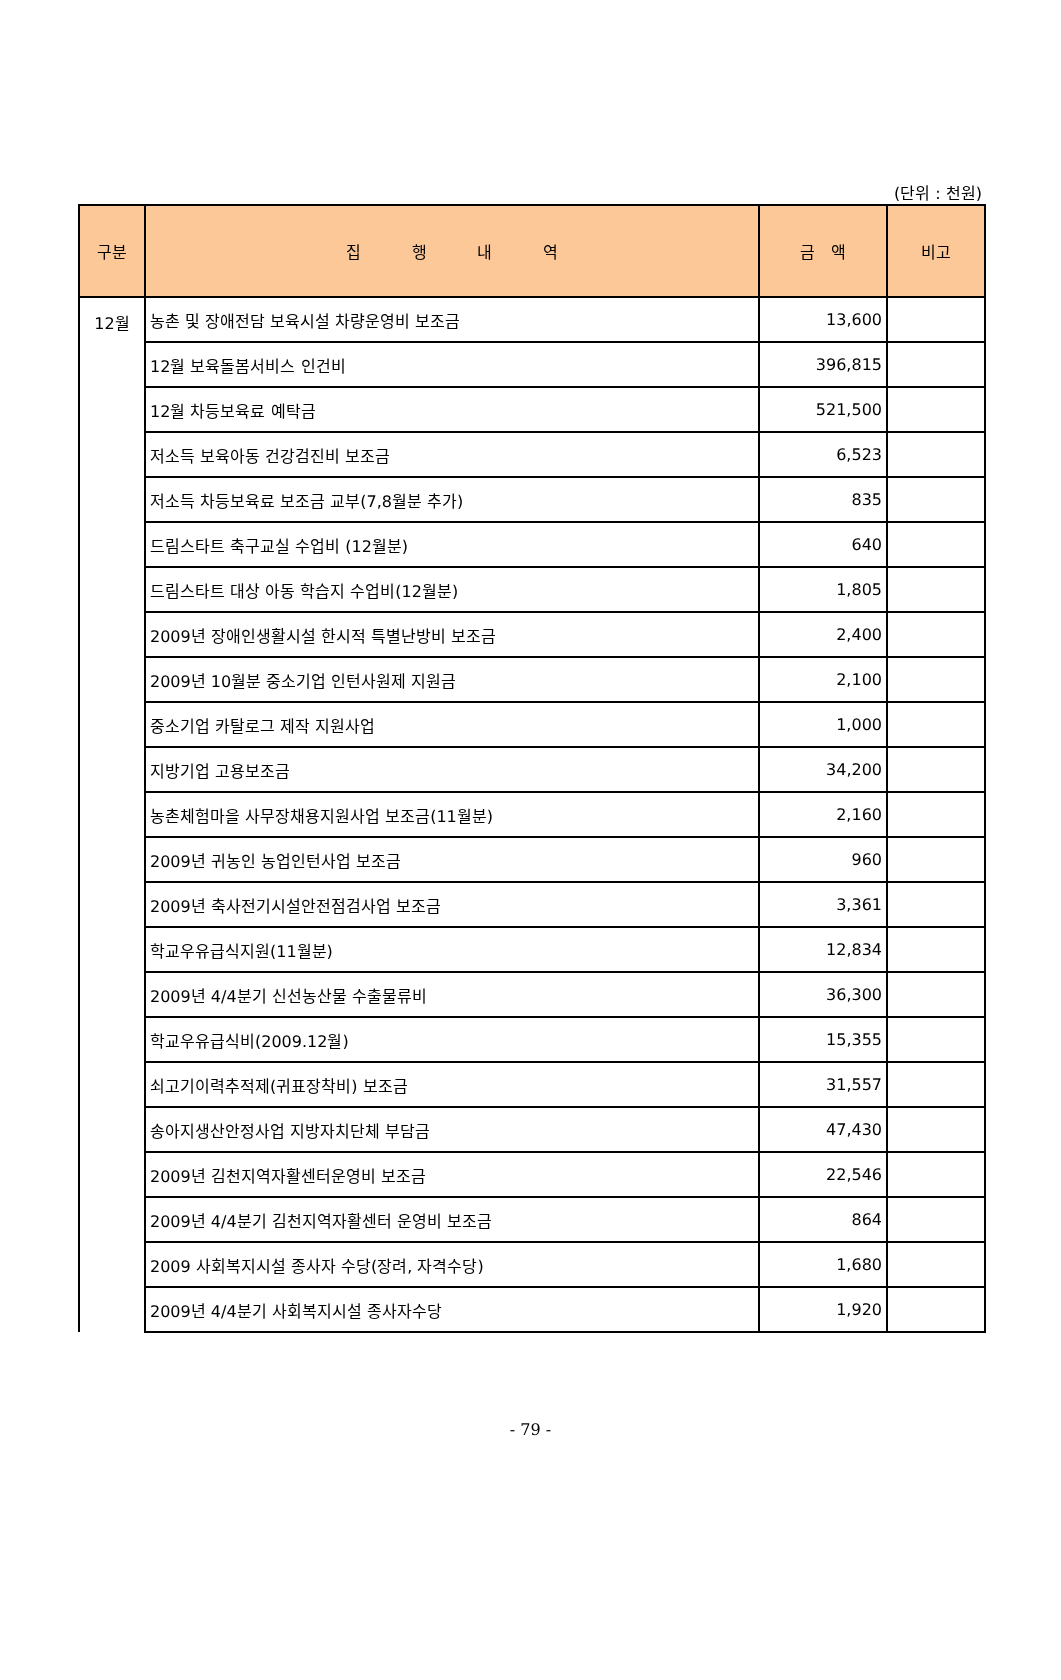(단위 : 천원)
| 구분 | 집 행 내 역 | 금 액 | 비고 |
| --- | --- | --- | --- |
| 12월 | 농촌 및 장애전담 보육시설 차량운영비 보조금 | 13,600 | |
| | 12월 보육돌봄서비스 인건비 | 396,815 | |
| | 12월 차등보육료 예탁금 | 521,500 | |
| | 저소득 보육아동 건강검진비 보조금 | 6,523 | |
| | 저소득 차등보육료 보조금 교부(7,8월분 추가) | 835 | |
| | 드림스타트 축구교실 수업비 (12월분) | 640 | |
| | 드림스타트 대상 아동 학습지 수업비(12월분) | 1,805 | |
| | 2009년 장애인생활시설 한시적 특별난방비 보조금 | 2,400 | |
| | 2009년 10월분 중소기업 인턴사원제 지원금 | 2,100 | |
| | 중소기업 카탈로그 제작 지원사업 | 1,000 | |
| | 지방기업 고용보조금 | 34,200 | |
| | 농촌체험마을 사무장채용지원사업 보조금(11월분) | 2,160 | |
| | 2009년 귀농인 농업인턴사업 보조금 | 960 | |
| | 2009년 축사전기시설안전점검사업 보조금 | 3,361 | |
| | 학교우유급식지원(11월분) | 12,834 | |
| | 2009년 4/4분기 신선농산물 수출물류비 | 36,300 | |
| | 학교우유급식비(2009.12월) | 15,355 | |
| | 쇠고기이력추적제(귀표장착비) 보조금 | 31,557 | |
| | 송아지생산안정사업 지방자치단체 부담금 | 47,430 | |
| | 2009년 김천지역자활센터운영비 보조금 | 22,546 | |
| | 2009년 4/4분기 김천지역자활센터 운영비 보조금 | 864 | |
| | 2009 사회복지시설 종사자 수당(장려, 자격수당) | 1,680 | |
| | 2009년 4/4분기 사회복지시설 종사자수당 | 1,920 | |
- 79 -